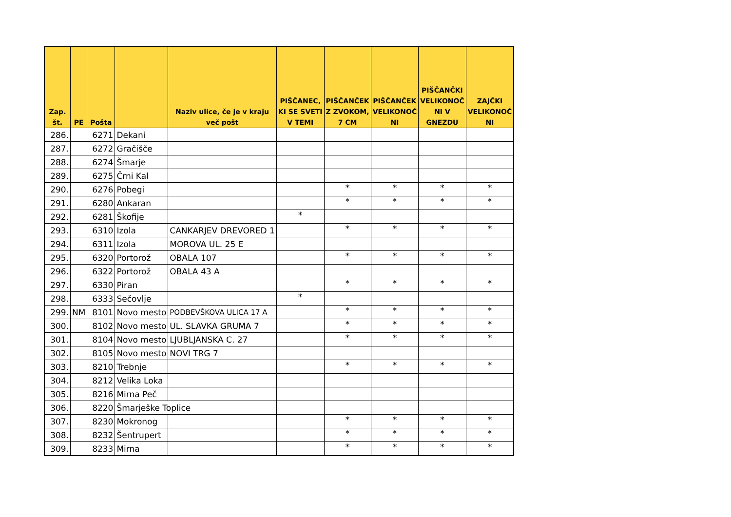| Zap. št. | PE | Pošta | | Naziv ulice, če je v kraju več pošt | PIŠČANEC, KI SE SVETI V TEMI | PIŠČANČEK Z ZVOKOM, 7 CM | PIŠČANČEK VELIKONOČ NI | PIŠČANČKI VELIKONOČ NI V GNEZDU | ZAJČKI VELIKONOČ NI |
| --- | --- | --- | --- | --- | --- | --- | --- | --- | --- |
| 286. | | 6271 | Dekani | | | | | | |
| 287. | | 6272 | Gračišče | | | | | | |
| 288. | | 6274 | Šmarje | | | | | | |
| 289. | | 6275 | Črni Kal | | | | | | |
| 290. | | 6276 | Pobegi | | | * | * | * | * |
| 291. | | 6280 | Ankaran | | | * | * | * | * |
| 292. | | 6281 | Škofije | | * | | | | |
| 293. | | 6310 | Izola | CANKARJEV DREVORED 1 | | * | * | * | * |
| 294. | | 6311 | Izola | MOROVA UL. 25 E | | | | | |
| 295. | | 6320 | Portorož | OBALA 107 | | * | * | * | * |
| 296. | | 6322 | Portorož | OBALA 43 A | | | | | |
| 297. | | 6330 | Piran | | | * | * | * | * |
| 298. | | 6333 | Sečovlje | | * | | | | |
| 299. | NM | 8101 | Novo mesto | PODBEVŠKOVA ULICA 17 A | | * | * | * | * |
| 300. | | 8102 | Novo mesto | UL. SLAVKA GRUMA 7 | | * | * | * | * |
| 301. | | 8104 | Novo mesto | LJUBLJANSKA C. 27 | | * | * | * | * |
| 302. | | 8105 | Novo mesto | NOVI TRG 7 | | | | | |
| 303. | | 8210 | Trebnje | | | * | * | * | * |
| 304. | | 8212 | Velika Loka | | | | | | |
| 305. | | 8216 | Mirna Peč | | | | | | |
| 306. | | 8220 | Šmarješke Toplice | | | | | | |
| 307. | | 8230 | Mokronog | | | * | * | * | * |
| 308. | | 8232 | Šentrupert | | | * | * | * | * |
| 309. | | 8233 | Mirna | | | * | * | * | * |